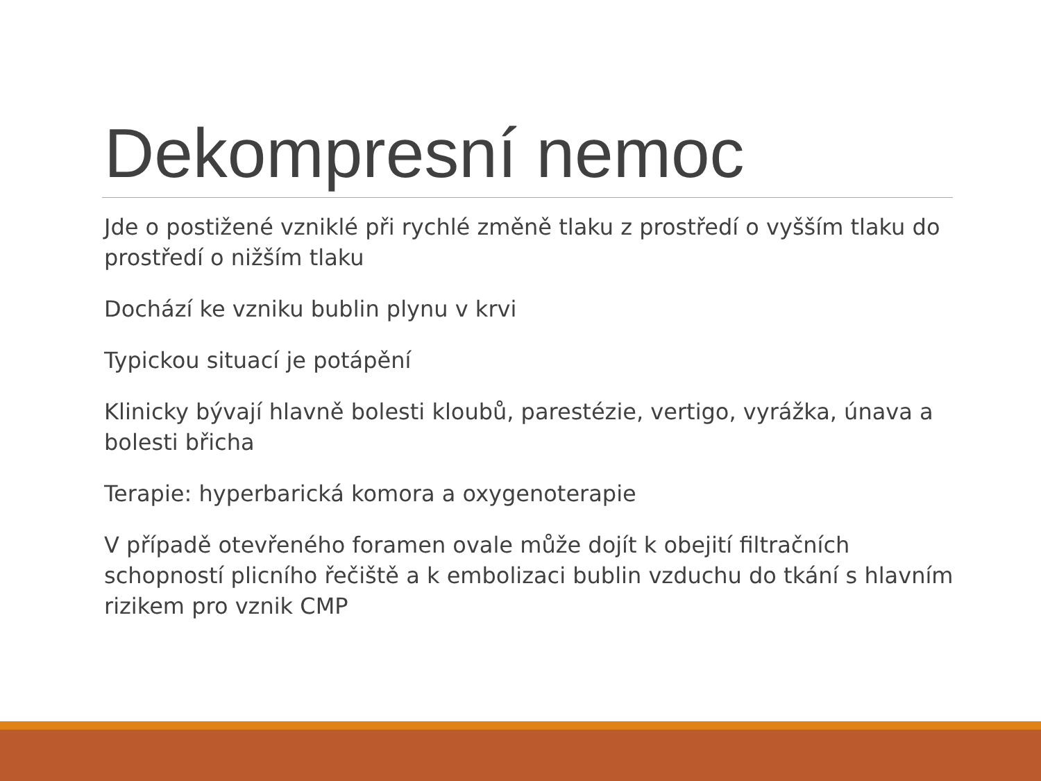Dekompresní nemoc
Jde o postižené vzniklé při rychlé změně tlaku z prostředí o vyšším tlaku do prostředí o nižším tlaku
Dochází ke vzniku bublin plynu v krvi
Typickou situací je potápění
Klinicky bývají hlavně bolesti kloubů, parestézie, vertigo, vyrážka, únava a bolesti břicha
Terapie: hyperbarická komora a oxygenoterapie
V případě otevřeného foramen ovale může dojít k obejití filtračních schopností plicního řečiště a k embolizaci bublin vzduchu do tkání s hlavním rizikem pro vznik CMP